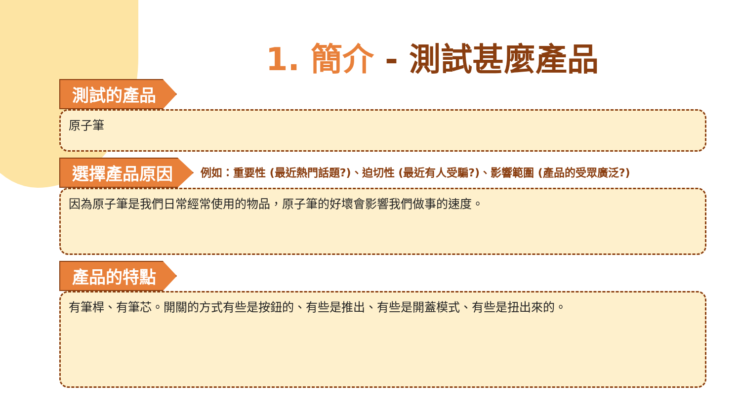1. 簡介 - 測試甚麼產品
測試的產品
原子筆
選擇產品原因
例如：重要性 (最近熱門話題?)、迫切性 (最近有人受騙?)、影響範圍 (產品的受眾廣泛?)
因為原子筆是我們日常經常使用的物品，原子筆的好壞會影響我們做事的速度。
產品的特點
有筆桿、有筆芯。開關的方式有些是按鈕的、有些是推出、有些是開蓋模式、有些是扭出來的。